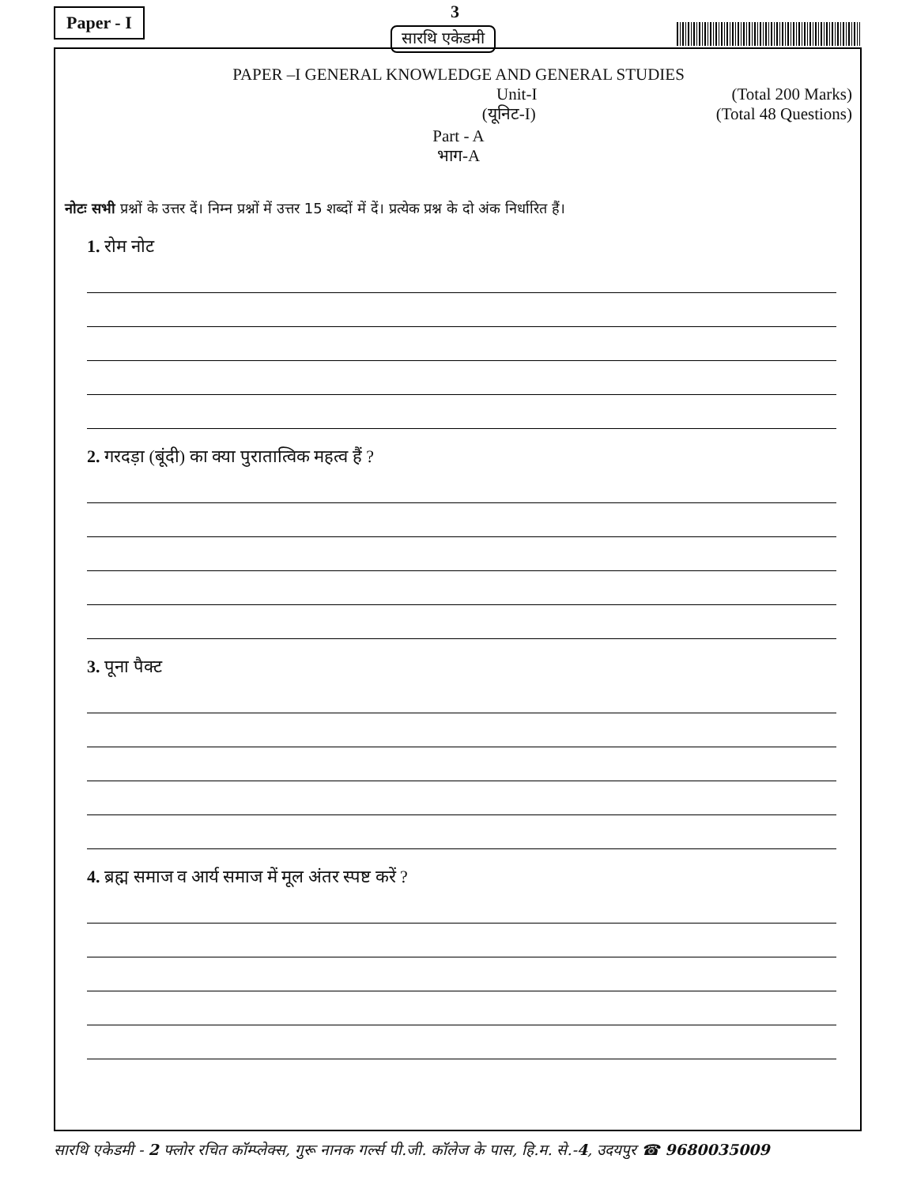Paper - I 3
सारथि एकेडमी
PAPER –I GENERAL KNOWLEDGE AND GENERAL STUDIES
Unit-I (Total 200 Marks)
(यूनिट-I) (Total 48 Questions)
Part - A
भाग-A
नोटः सभी प्रश्नों के उत्तर दें। निम्न प्रश्नों में उत्तर 15 शब्दों में दें। प्रत्येक प्रश्न के दो अंक निर्धारित हैं।
1. रोम नोट
2. गरदड़ा (बूंदी) का क्या पुरातात्विक महत्व हैं ?
3. पूना पैक्ट
4. ब्रह्म समाज व आर्य समाज में मूल अंतर स्पष्ट करें ?
सारथि एकेडमी - 2 फ्लोर रचित कॉम्प्लेक्स, गुरू नानक गर्ल्स पी.जी. कॉलेज के पास, हि.म. से.-4, उदयपुर ☎ 9680035009